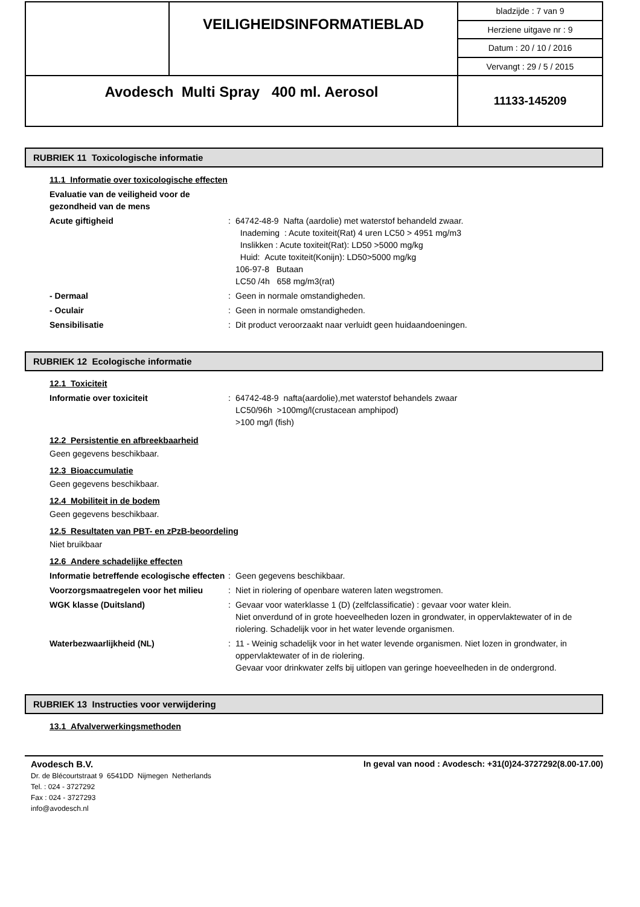| | VEILIGHEIDSINFORMATIEBLAD | bladzijde : 7 van 9 |
| | | Herziene uitgave nr : 9 |
| | | Datum : 20 / 10 / 2016 |
| | | Vervangt : 29 / 5 / 2015 |
| Avodesch Multi Spray 400 ml. Aerosol | | 11133-145209 |
RUBRIEK 11 Toxicologische informatie
11.1 Informatie over toxicologische effecten
Evaluatie van de veiligheid voor de
gezondheid van de mens
Acute giftigheid : 64742-48-9 Nafta (aardolie) met waterstof behandeld zwaar.
Inademing : Acute toxiteit(Rat) 4 uren LC50 > 4951 mg/m3
Inslikken : Acute toxiteit(Rat): LD50 >5000 mg/kg
Huid: Acute toxiteit(Konijn): LD50>5000 mg/kg
106-97-8 Butaan
LC50 /4h 658 mg/m3(rat)
- Dermaal : Geen in normale omstandigheden.
- Oculair : Geen in normale omstandigheden.
Sensibilisatie : Dit product veroorzaakt naar verluidt geen huidaandoeningen.
RUBRIEK 12 Ecologische informatie
12.1 Toxiciteit
Informatie over toxiciteit : 64742-48-9 nafta(aardolie),met waterstof behandels zwaar
LC50/96h >100mg/l(crustacean amphipod)
>100 mg/l (fish)
12.2 Persistentie en afbreekbaarheid
Geen gegevens beschikbaar.
12.3 Bioaccumulatie
Geen gegevens beschikbaar.
12.4 Mobiliteit in de bodem
Geen gegevens beschikbaar.
12.5 Resultaten van PBT- en zPzB-beoordeling
Niet bruikbaar
12.6 Andere schadelijke effecten
Informatie betreffende ecologische effecten
: Geen gegevens beschikbaar.
Voorzorgsmaatregelen voor het milieu
: Niet in riolering of openbare wateren laten wegstromen.
WGK klasse (Duitsland) : Gevaar voor waterklasse 1 (D) (zelfclassificatie) : gevaar voor water klein.
Niet onverdund of in grote hoeveelheden lozen in grondwater, in oppervlaktewater of in de riolering. Schadelijk voor in het water levende organismen.
Waterbezwaarlijkheid (NL) : 11 - Weinig schadelijk voor in het water levende organismen. Niet lozen in grondwater, in oppervlaktewater of in de riolering.
Gevaar voor drinkwater zelfs bij uitlopen van geringe hoeveelheden in de ondergrond.
RUBRIEK 13 Instructies voor verwijdering
13.1 Afvalverwerkingsmethoden
Avodesch B.V.
Dr. de Blécourtstraat 9 6541DD Nijmegen Netherlands
Tel. : 024 - 3727292
Fax : 024 - 3727293
info@avodesch.nl
In geval van nood : Avodesch: +31(0)24-3727292(8.00-17.00)